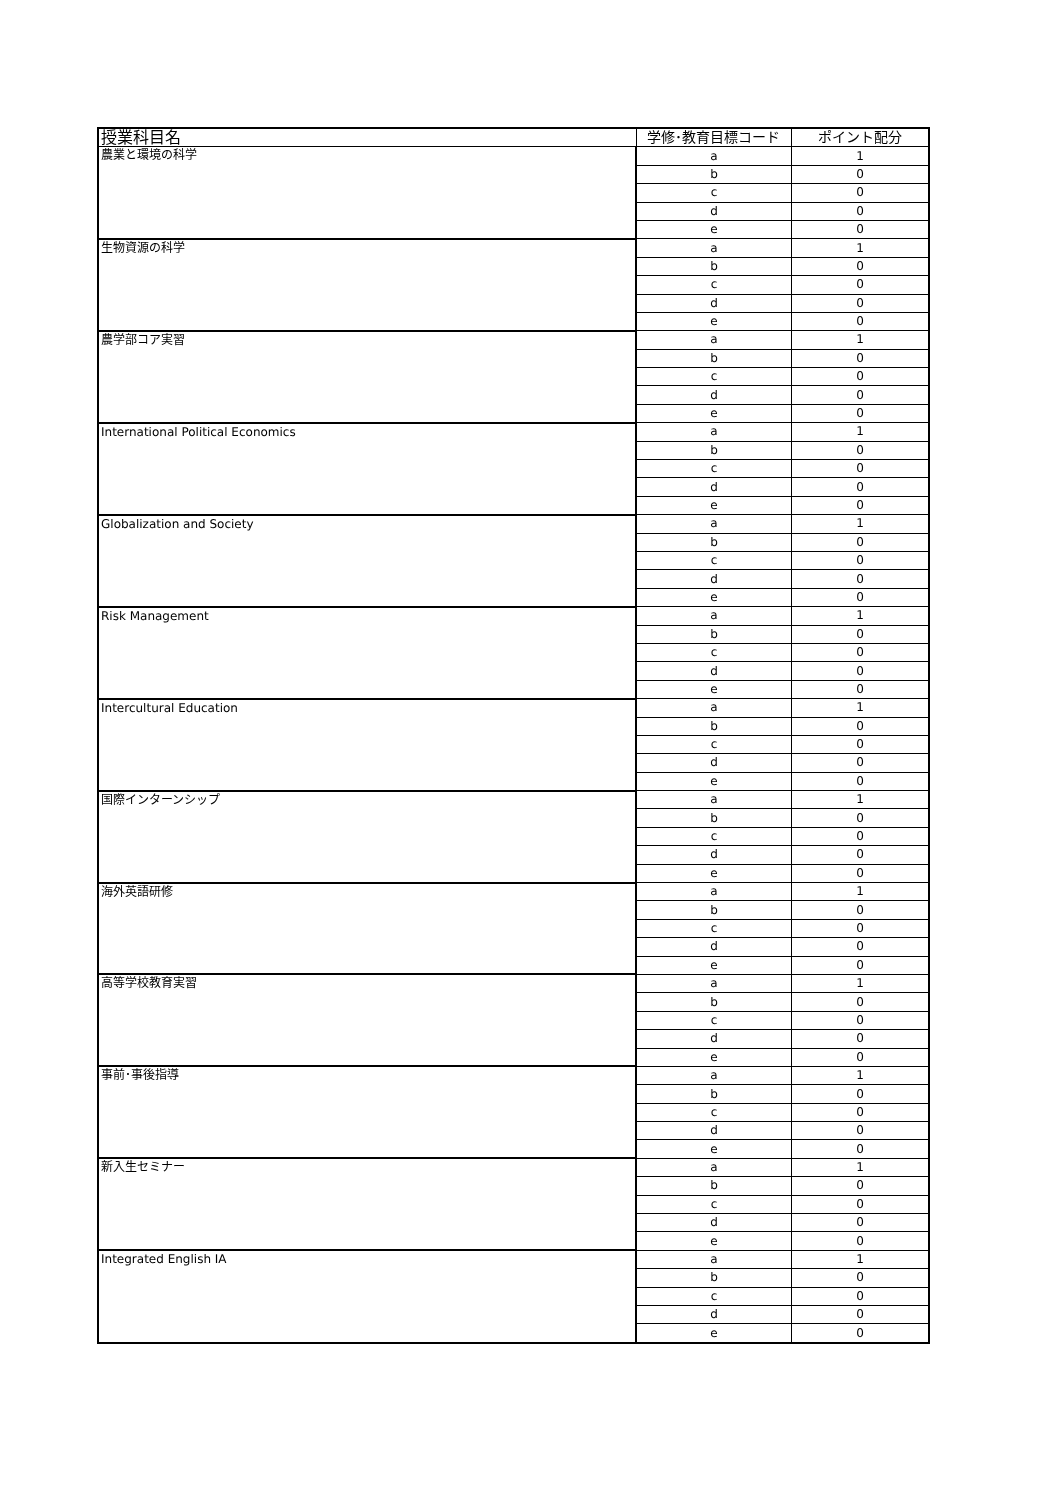| 授業科目名 | 学修･教育目標コード | ポイント配分 |
| --- | --- | --- |
| 農業と環境の科学 | a | 1 |
| | b | 0 |
| | c | 0 |
| | d | 0 |
| | e | 0 |
| 生物資源の科学 | a | 1 |
| | b | 0 |
| | c | 0 |
| | d | 0 |
| | e | 0 |
| 農学部コア実習 | a | 1 |
| | b | 0 |
| | c | 0 |
| | d | 0 |
| | e | 0 |
| International Political Economics | a | 1 |
| | b | 0 |
| | c | 0 |
| | d | 0 |
| | e | 0 |
| Globalization and Society | a | 1 |
| | b | 0 |
| | c | 0 |
| | d | 0 |
| | e | 0 |
| Risk Management | a | 1 |
| | b | 0 |
| | c | 0 |
| | d | 0 |
| | e | 0 |
| Intercultural Education | a | 1 |
| | b | 0 |
| | c | 0 |
| | d | 0 |
| | e | 0 |
| 国際インターンシップ | a | 1 |
| | b | 0 |
| | c | 0 |
| | d | 0 |
| | e | 0 |
| 海外英語研修 | a | 1 |
| | b | 0 |
| | c | 0 |
| | d | 0 |
| | e | 0 |
| 高等学校教育実習 | a | 1 |
| | b | 0 |
| | c | 0 |
| | d | 0 |
| | e | 0 |
| 事前･事後指導 | a | 1 |
| | b | 0 |
| | c | 0 |
| | d | 0 |
| | e | 0 |
| 新入生セミナー | a | 1 |
| | b | 0 |
| | c | 0 |
| | d | 0 |
| | e | 0 |
| Integrated English ⅠA | a | 1 |
| | b | 0 |
| | c | 0 |
| | d | 0 |
| | e | 0 |